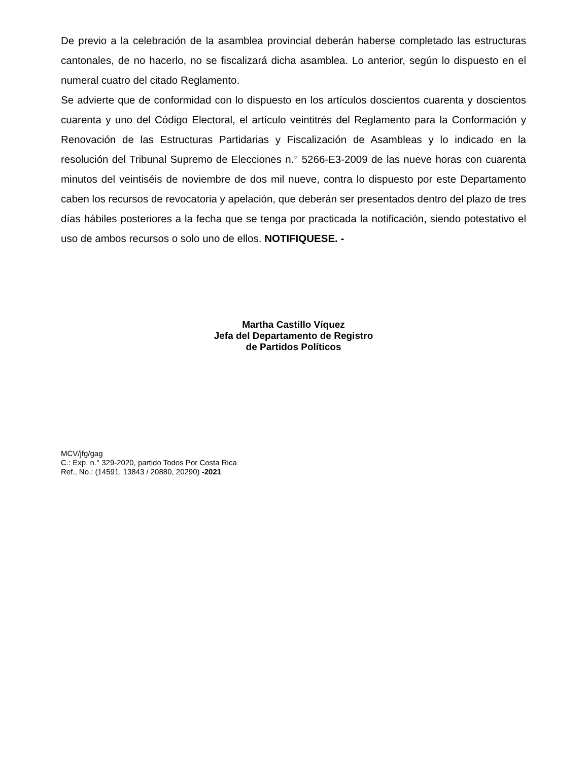De previo a la celebración de la asamblea provincial deberán haberse completado las estructuras cantonales, de no hacerlo, no se fiscalizará dicha asamblea. Lo anterior, según lo dispuesto en el numeral cuatro del citado Reglamento.
Se advierte que de conformidad con lo dispuesto en los artículos doscientos cuarenta y doscientos cuarenta y uno del Código Electoral, el artículo veintitrés del Reglamento para la Conformación y Renovación de las Estructuras Partidarias y Fiscalización de Asambleas y lo indicado en la resolución del Tribunal Supremo de Elecciones n.° 5266-E3-2009 de las nueve horas con cuarenta minutos del veintiséis de noviembre de dos mil nueve, contra lo dispuesto por este Departamento caben los recursos de revocatoria y apelación, que deberán ser presentados dentro del plazo de tres días hábiles posteriores a la fecha que se tenga por practicada la notificación, siendo potestativo el uso de ambos recursos o solo uno de ellos. NOTIFIQUESE. -
Martha Castillo Víquez
Jefa del Departamento de Registro
de Partidos Políticos
MCV/jfg/gag
C.: Exp. n.° 329-2020, partido Todos Por Costa Rica
Ref., No.: (14591, 13843 / 20880, 20290) -2021